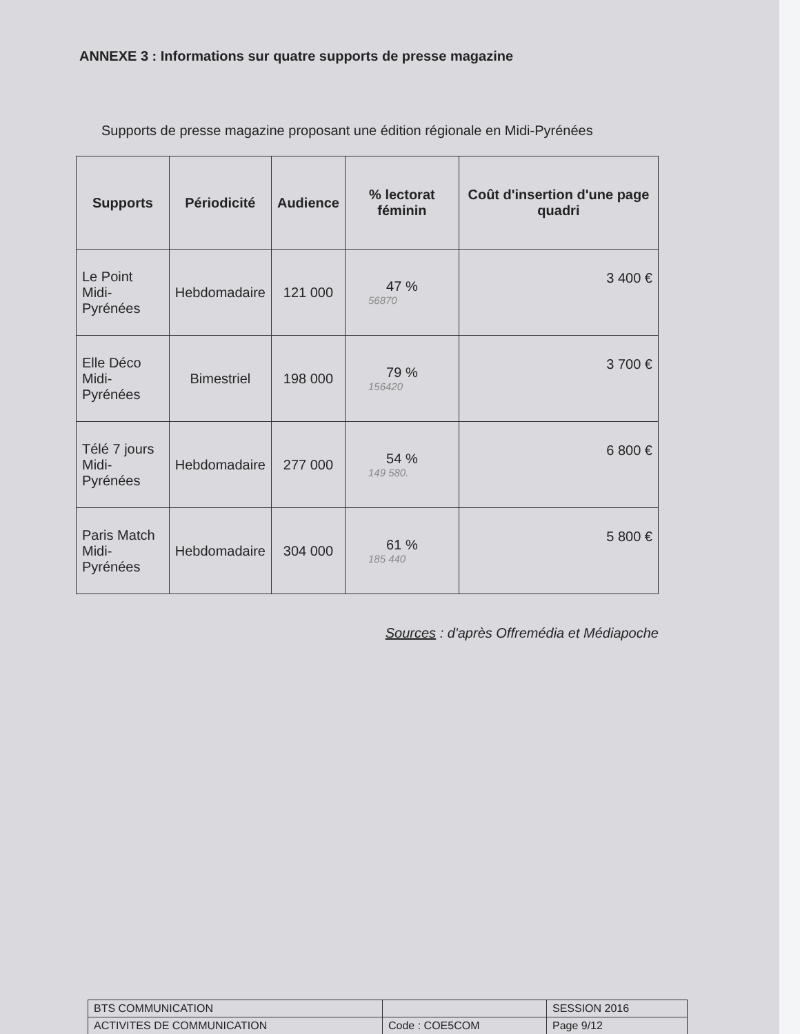ANNEXE 3 : Informations sur quatre supports de presse magazine
Supports de presse magazine proposant une édition régionale en Midi-Pyrénées
| Supports | Périodicité | Audience | % lectorat féminin | Coût d'insertion d'une page quadri |
| --- | --- | --- | --- | --- |
| Le Point Midi-Pyrénées | Hebdomadaire | 121 000 | 47 % 56870 | 3 400 € |
| Elle Déco Midi-Pyrénées | Bimestriel | 198 000 | 79 % 156420 | 3 700 € |
| Télé 7 jours Midi-Pyrénées | Hebdomadaire | 277 000 | 54 % 149 580. | 6 800 € |
| Paris Match Midi-Pyrénées | Hebdomadaire | 304 000 | 61 % 185 440 | 5 800 € |
Sources : d'après Offremédia et Médiapoche
| BTS COMMUNICATION | | SESSION 2016 |
| ACTIVITES DE COMMUNICATION | Code : COE5COM | Page 9/12 |